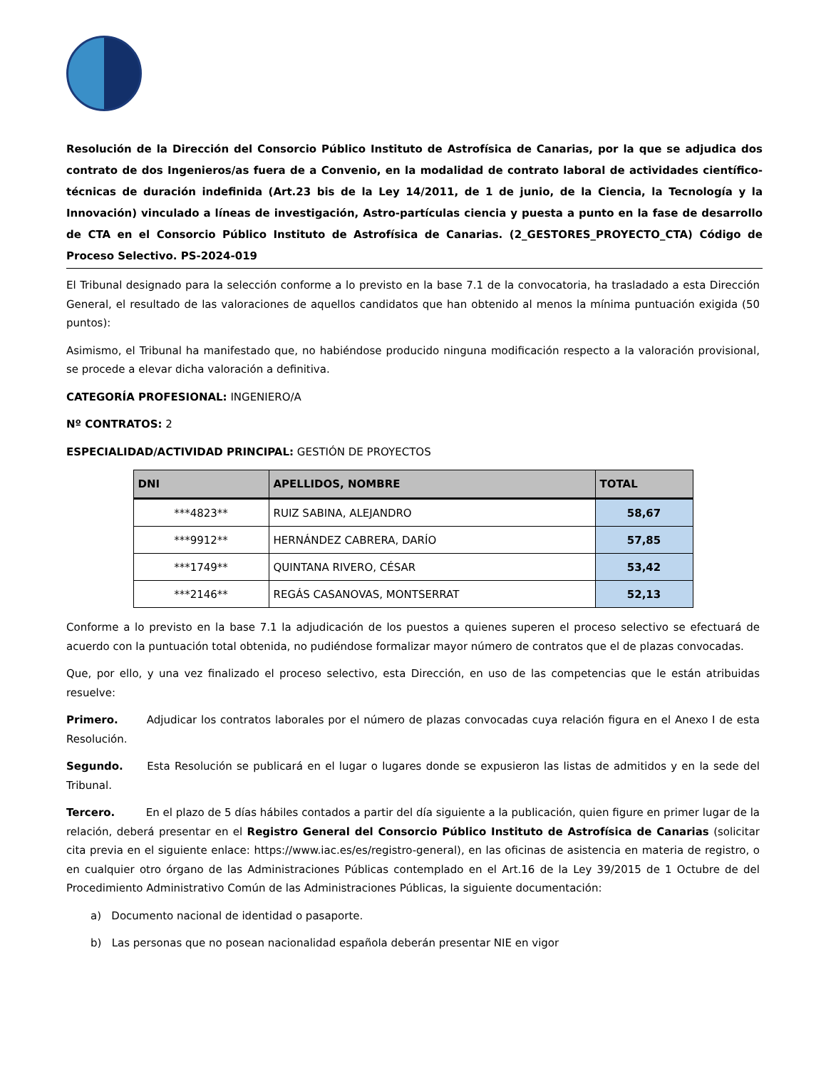Resolución de la Dirección del Consorcio Público Instituto de Astrofísica de Canarias, por la que se adjudica dos contrato de dos Ingenieros/as fuera de a Convenio, en la modalidad de contrato laboral de actividades científico-técnicas de duración indefinida (Art.23 bis de la Ley 14/2011, de 1 de junio, de la Ciencia, la Tecnología y la Innovación) vinculado a líneas de investigación, Astro-partículas ciencia y puesta a punto en la fase de desarrollo de CTA en el Consorcio Público Instituto de Astrofísica de Canarias. (2_GESTORES_PROYECTO_CTA) Código de Proceso Selectivo. PS-2024-019
El Tribunal designado para la selección conforme a lo previsto en la base 7.1 de la convocatoria, ha trasladado a esta Dirección General, el resultado de las valoraciones de aquellos candidatos que han obtenido al menos la mínima puntuación exigida (50 puntos):
Asimismo, el Tribunal ha manifestado que, no habiéndose producido ninguna modificación respecto a la valoración provisional, se procede a elevar dicha valoración a definitiva.
CATEGORÍA PROFESIONAL: INGENIERO/A
Nº CONTRATOS: 2
ESPECIALIDAD/ACTIVIDAD PRINCIPAL: GESTIÓN DE PROYECTOS
| DNI | APELLIDOS, NOMBRE | TOTAL |
| --- | --- | --- |
| ***4823** | RUIZ SABINA, ALEJANDRO | 58,67 |
| ***9912** | HERNÁNDEZ CABRERA, DARÍO | 57,85 |
| ***1749** | QUINTANA RIVERO, CÉSAR | 53,42 |
| ***2146** | REGÁS CASANOVAS, MONTSERRAT | 52,13 |
Conforme a lo previsto en la base 7.1 la adjudicación de los puestos a quienes superen el proceso selectivo se efectuará de acuerdo con la puntuación total obtenida, no pudiéndose formalizar mayor número de contratos que el de plazas convocadas.
Que, por ello, y una vez finalizado el proceso selectivo, esta Dirección, en uso de las competencias que le están atribuidas resuelve:
Primero. Adjudicar los contratos laborales por el número de plazas convocadas cuya relación figura en el Anexo I de esta Resolución.
Segundo. Esta Resolución se publicará en el lugar o lugares donde se expusieron las listas de admitidos y en la sede del Tribunal.
Tercero. En el plazo de 5 días hábiles contados a partir del día siguiente a la publicación, quien figure en primer lugar de la relación, deberá presentar en el Registro General del Consorcio Público Instituto de Astrofísica de Canarias (solicitar cita previa en el siguiente enlace: https://www.iac.es/es/registro-general), en las oficinas de asistencia en materia de registro, o en cualquier otro órgano de las Administraciones Públicas contemplado en el Art.16 de la Ley 39/2015 de 1 Octubre de del Procedimiento Administrativo Común de las Administraciones Públicas, la siguiente documentación:
a) Documento nacional de identidad o pasaporte.
b) Las personas que no posean nacionalidad española deberán presentar NIE en vigor